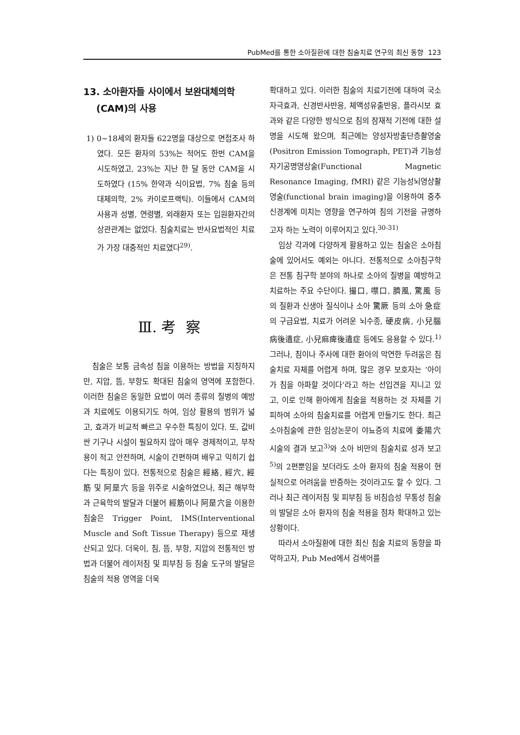PubMed를 통한 소아질환에 대한 침술치료 연구의 최신 동향 123
13. 소아환자들 사이에서 보완대체의학
(CAM)의 사용
1) 0~18세의 환자들 622명을 대상으로 면접조사 하였다. 모든 환자의 53%는 적어도 한번 CAM을 시도하였고, 23%는 지난 한 달 동안 CAM을 시도하였다 (15% 한약과 식이요법, 7% 침술 등의 대체의학, 2% 카이로프랙틱). 이들에서 CAM의 사용과 성별, 연령별, 외래환자 또는 입원환자간의 상관관계는 없었다. 침술치료는 반사요법적인 치료가 가장 대중적인 치료였다<sup>29)</sup>.
Ⅲ. 考 察
침술은 보통 금속성 침을 이용하는 방법을 지칭하지만, 지압, 뜸, 부항도 확대된 침술의 영역에 포함한다. 이러한 침술은 동일한 요법이 여러 종류의 질병의 예방과 치료에도 이용되기도 하여, 임상 활용의 범위가 넓고, 효과가 비교적 빠르고 우수한 특징이 있다. 또, 값비싼 기구나 시설이 필요하지 않아 매우 경제적이고, 부작용이 적고 안전하며, 시술이 간편하며 배우고 익히기 쉽다는 특징이 있다. 전통적으로 침술은 經絡, 經穴, 經筋 및 阿是穴 등을 위주로 시술하였으나, 최근 해부학과 근육학의 발달과 더불어 經筋이나 阿是穴을 이용한 침술은 Trigger Point, IMS(Interventional Muscle and Soft Tissue Therapy) 등으로 재생산되고 있다. 더욱이, 침, 뜸, 부항, 지압의 전통적인 방법과 더불어 레이저침 및 피부침 등 침술 도구의 발달은 침술의 적용 영역을 더욱
확대하고 있다. 이러한 침술의 치료기전에 대하여 국소자극효과, 신경반사반응, 체액성유출반응, 플라시보 효과와 같은 다양한 방식으로 침의 잠재적 기전에 대한 설명을 시도해 왔으며, 최근에는 양성자방출단층촬영술(Positron Emission Tomograph, PET)과 기능성자기공명영상술(Functional Magnetic Resonance Imaging, fMRI) 같은 기능성뇌영상촬영술(functional brain imaging)을 이용하여 중추신경계에 미치는 영향을 연구하여 침의 기전을 규명하고자 하는 노력이 이루어지고 있다.<sup>30-31)</sup>
임상 각과에 다양하게 활용하고 있는 침술은 소아침술에 있어서도 예외는 아니다. 전통적으로 소아침구학은 전통 침구학 분야의 하나로 소아의 질병을 예방하고 치료하는 주요 수단이다. 撮口, 噤口, 臍風, 驚風 등의 질환과 신생아 질식이나 소아 驚厥 등의 소아 急症의 구급요법, 치료가 어려운 뇌수종, 硬皮病, 小兒腦病後遺症, 小兒痲痺後遺症 등에도 응용할 수 있다.<sup>1)</sup> 그러나, 침이나 주사에 대한 환아의 막연한 두려움은 침술치료 자체를 어렵게 하며, 많은 경우 보호자는 ‘아이가 침을 아파할 것이다’라고 하는 선입견을 지니고 있고, 이로 인해 환아에게 침술을 적용하는 것 자체를 기피하여 소아의 침술치료를 어렵게 만들기도 한다. 최근 소아침술에 관한 임상논문이 야뇨증의 치료에 委陽穴 시술의 결과 보고<sup>3)</sup>와 소아 비만의 침술치료 성과 보고<sup>5)</sup>의 2편뿐임을 보더라도 소아 환자의 침술 적용이 현실적으로 어려움을 반증하는 것이라고도 할 수 있다. 그러나 최근 레이저침 및 피부침 등 비침습성 무통성 침술의 발달은 소아 환자의 침술 적용을 점차 확대하고 있는 상황이다.
따라서 소아질환에 대한 최신 침술 치료의 동향을 파악하고자, Pub Med에서 검색어를